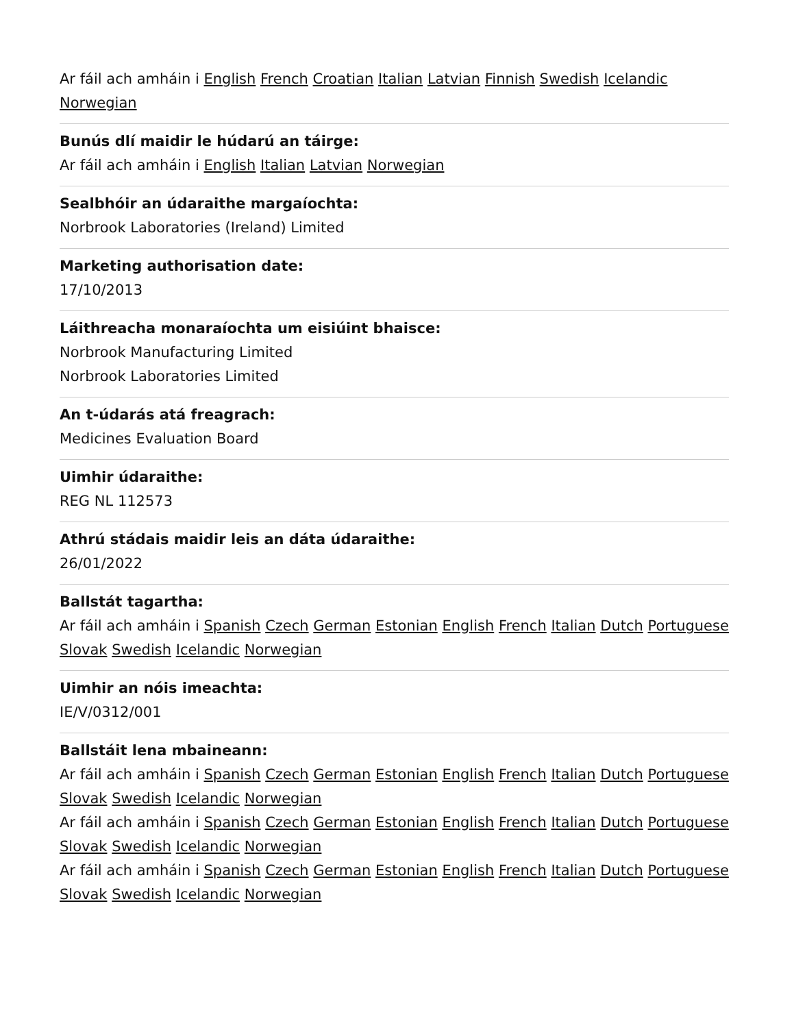Ar fáil ach amháin i English French Croatian Italian Latvian Finnish Swedish Icelandic Norwegian
Bunús dlí maidir le húdarú an táirge:
Ar fáil ach amháin i English Italian Latvian Norwegian
Sealbhóir an údaraithe margaíochta:
Norbrook Laboratories (Ireland) Limited
Marketing authorisation date:
17/10/2013
Láithreacha monaraíochta um eisiúint bhaisce:
Norbrook Manufacturing Limited
Norbrook Laboratories Limited
An t-údarás atá freagrach:
Medicines Evaluation Board
Uimhir údaraithe:
REG NL 112573
Athrú stádais maidir leis an dáta údaraithe:
26/01/2022
Ballstát tagartha:
Ar fáil ach amháin i Spanish Czech German Estonian English French Italian Dutch Portuguese Slovak Swedish Icelandic Norwegian
Uimhir an nóis imeachta:
IE/V/0312/001
Ballstáit lena mbaineann:
Ar fáil ach amháin i Spanish Czech German Estonian English French Italian Dutch Portuguese Slovak Swedish Icelandic Norwegian
Ar fáil ach amháin i Spanish Czech German Estonian English French Italian Dutch Portuguese Slovak Swedish Icelandic Norwegian
Ar fáil ach amháin i Spanish Czech German Estonian English French Italian Dutch Portuguese Slovak Swedish Icelandic Norwegian